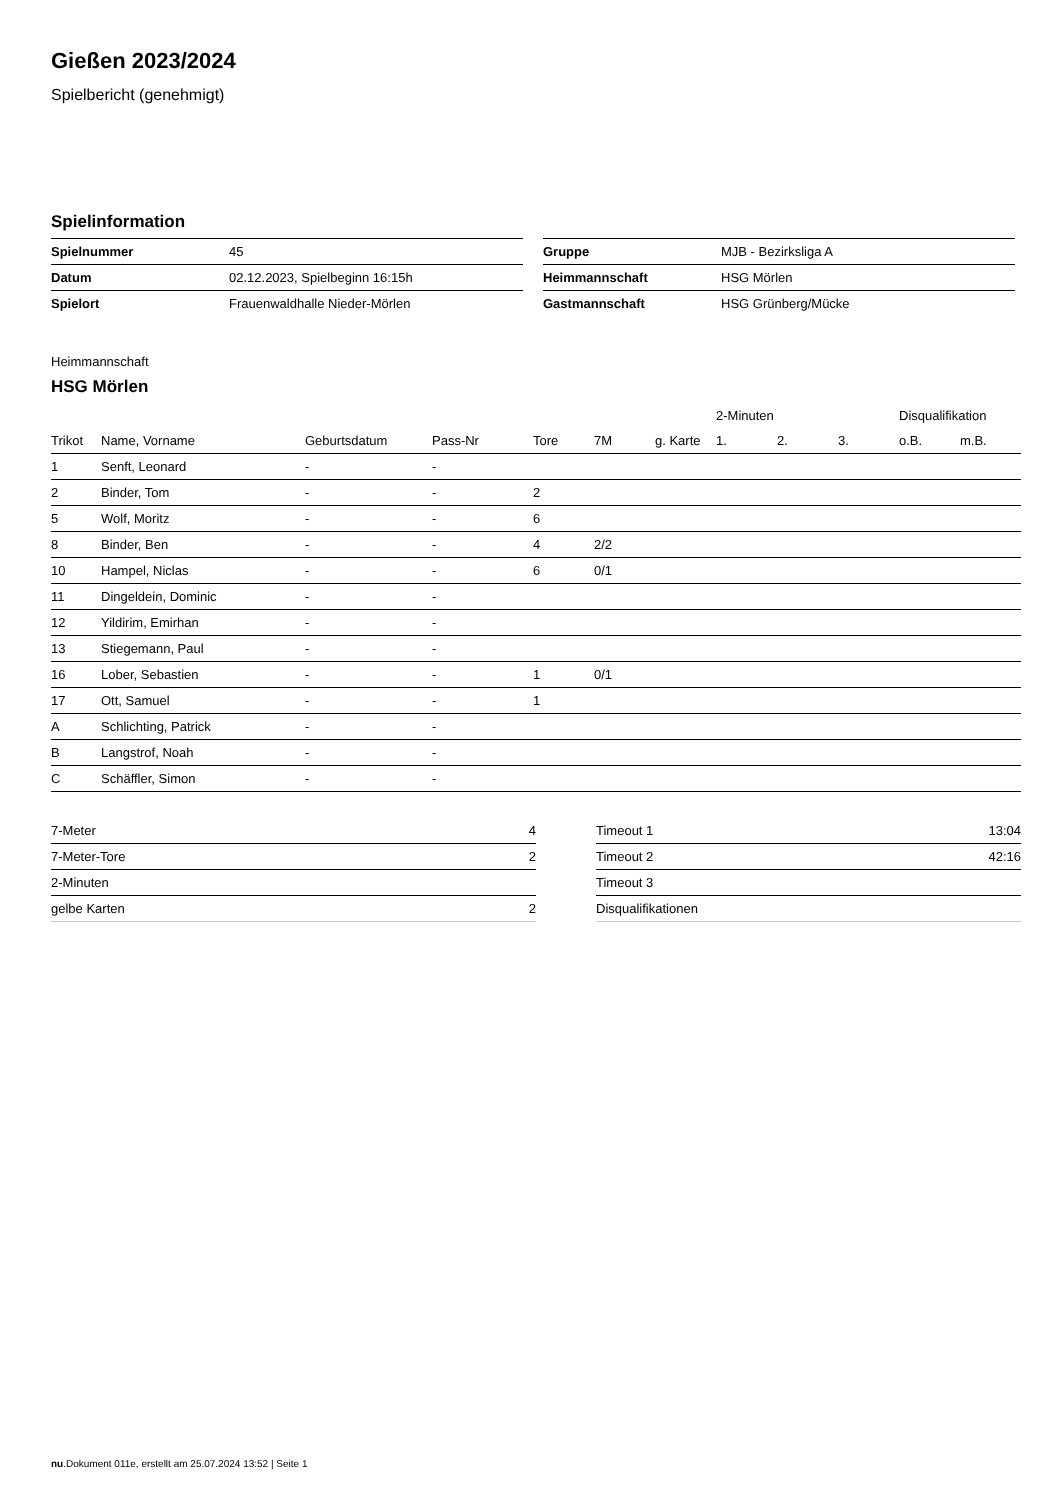Gießen 2023/2024
Spielbericht (genehmigt)
Spielinformation
| Spielnummer | 45 |
| Datum | 02.12.2023, Spielbeginn 16:15h |
| Spielort | Frauenwaldhalle Nieder-Mörlen |
| Gruppe | MJB - Bezirksliga A |
| Heimmannschaft | HSG Mörlen |
| Gastmannschaft | HSG Grünberg/Mücke |
Heimmannschaft
HSG Mörlen
| | | | | | | | 2-Minuten | | | Disqualifikation | |
| --- | --- | --- | --- | --- | --- | --- | --- | --- | --- | --- | --- |
| Trikot | Name, Vorname | Geburtsdatum | Pass-Nr | Tore | 7M | g. Karte | 1. | 2. | 3. | o.B. | m.B. |
| 1 | Senft, Leonard | - | - | | | | | | | | |
| 2 | Binder, Tom | - | - | 2 | | | | | | | |
| 5 | Wolf, Moritz | - | - | 6 | | | | | | | |
| 8 | Binder, Ben | - | - | 4 | 2/2 | | | | | | |
| 10 | Hampel, Niclas | - | - | 6 | 0/1 | | | | | | |
| 11 | Dingeldein, Dominic | - | - | | | | | | | | |
| 12 | Yildirim, Emirhan | - | - | | | | | | | | |
| 13 | Stiegemann, Paul | - | - | | | | | | | | |
| 16 | Lober, Sebastien | - | - | 1 | 0/1 | | | | | | |
| 17 | Ott, Samuel | - | - | 1 | | | | | | | |
| A | Schlichting, Patrick | - | - | | | | | | | | |
| B | Langstrof, Noah | - | - | | | | | | | | |
| C | Schäffler, Simon | - | - | | | | | | | | |
| 7-Meter | 4 |
| 7-Meter-Tore | 2 |
| 2-Minuten | |
| gelbe Karten | 2 |
| Timeout 1 | 13:04 |
| Timeout 2 | 42:16 |
| Timeout 3 | |
| Disqualifikationen | |
nu.Dokument 011e, erstellt am 25.07.2024 13:52 | Seite 1